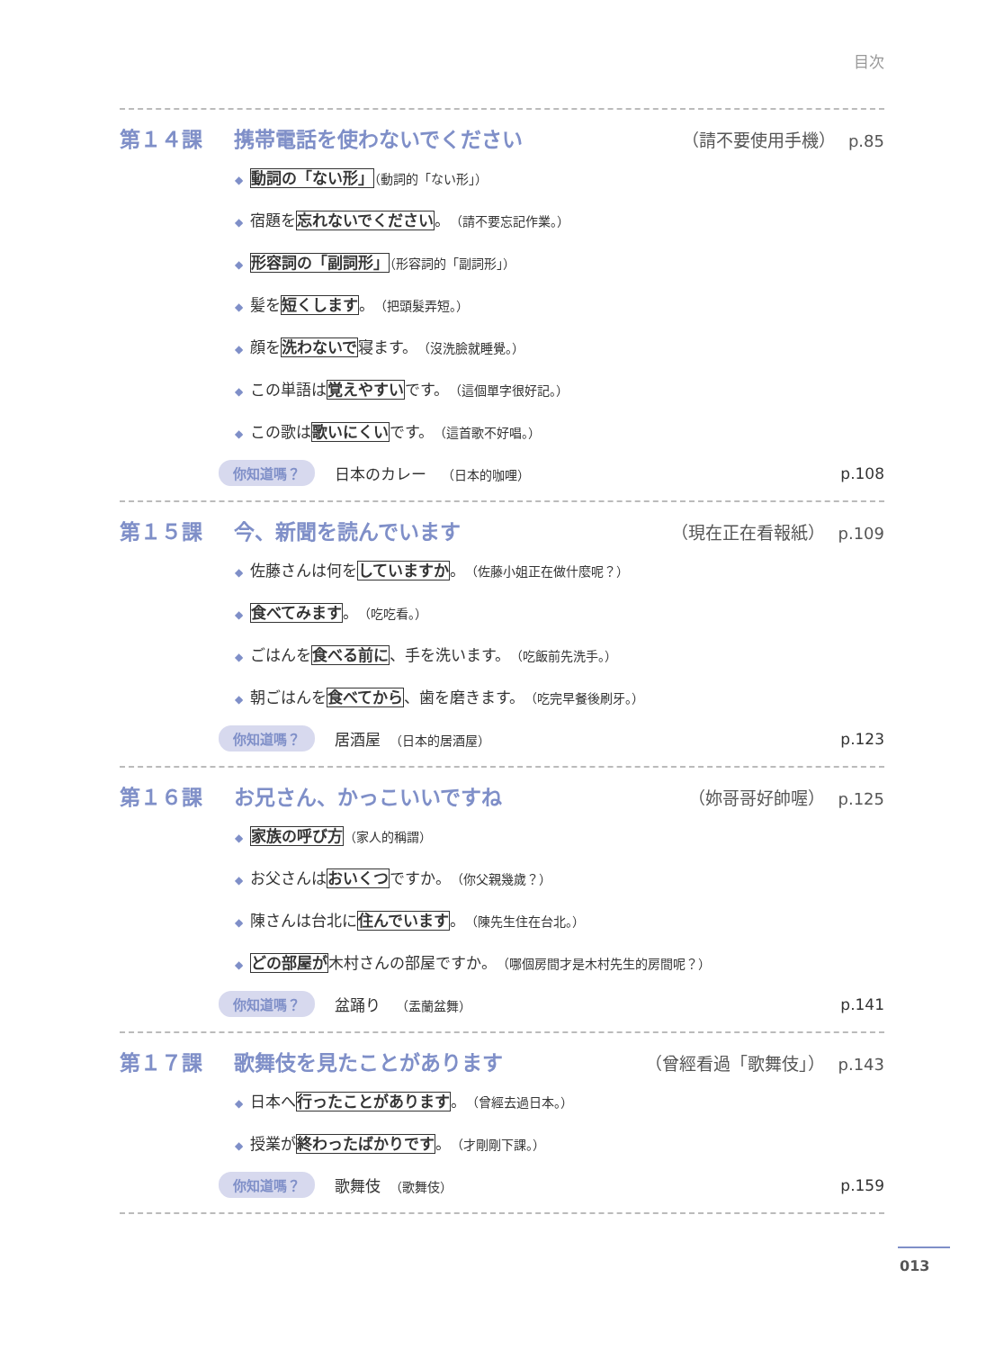目次
第１４課 携帯電話を使わないでください （請不要使用手機） p.85
◆ 動詞の「ない形」（動詞的「ない形」）
◆ 宿題を忘れないでください。（請不要忘記作業。）
◆ 形容詞の「副詞形」（形容詞的「副詞形」）
◆ 髪を短くします。（把頭髮弄短。）
◆ 顔を洗わないで寝ます。（沒洗臉就睡覺。）
◆ この単語は覚えやすいです。（這個單字很好記。）
◆ この歌は歌いにくいです。（這首歌不好唱。）
你知道嗎？ 日本のカレー　（日本的咖哩） p.108
第１５課 今、新聞を読んでいます （現在正在看報紙） p.109
◆ 佐藤さんは何をしていますか。（佐藤小姐正在做什麼呢？）
◆ 食べてみます。（吃吃看。）
◆ ごはんを食べる前に、手を洗います。（吃飯前先洗手。）
◆ 朝ごはんを食べてから、歯を磨きます。（吃完早餐後刷牙。）
你知道嗎？ 居酒屋　（日本的居酒屋） p.123
第１６課 お兄さん、かっこいいですね （妳哥哥好帥喔） p.125
◆ 家族の呼び方（家人的稱謂）
◆ お父さんはおいくつですか。（你父親幾歲？）
◆ 陳さんは台北に住んでいます。（陳先生住在台北。）
◆ どの部屋が木村さんの部屋ですか。（哪個房間才是木村先生的房間呢？）
你知道嗎？ 盆踊り　（盂蘭盆舞） p.141
第１７課 歌舞伎を見たことがあります （曾經看過「歌舞伎」） p.143
◆ 日本へ行ったことがあります。（曾經去過日本。）
◆ 授業が終わったばかりです。（才剛剛下課。）
你知道嗎？ 歌舞伎　（歌舞伎） p.159
013